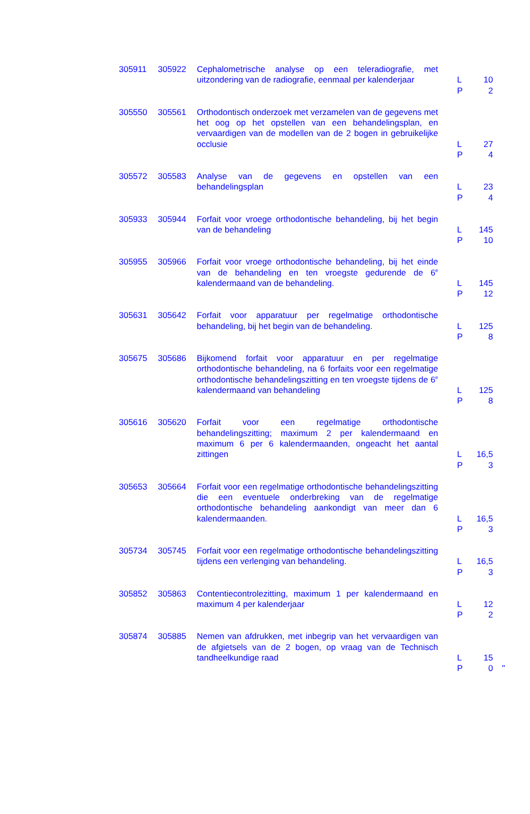| 305911 | 305922 | Cephalometrische analyse op een teleradiografie, met uitzondering van de radiografie, eenmaal per kalenderjaar | L 10 P 2 |
| 305550 | 305561 | Orthodontisch onderzoek met verzamelen van de gegevens met het oog op het opstellen van een behandelingsplan, en vervaardigen van de modellen van de 2 bogen in gebruikelijke occlusie | L 27 P 4 |
| 305572 | 305583 | Analyse van de gegevens en opstellen van een behandelingsplan | L 23 P 4 |
| 305933 | 305944 | Forfait voor vroege orthodontische behandeling, bij het begin van de behandeling | L 145 P 10 |
| 305955 | 305966 | Forfait voor vroege orthodontische behandeling, bij het einde van de behandeling en ten vroegste gedurende de 6<sup>e</sup> kalendermaand van de behandeling. | L 145 P 12 |
| 305631 | 305642 | Forfait voor apparatuur per regelmatige orthodontische behandeling, bij het begin van de behandeling. | L 125 P 8 |
| 305675 | 305686 | Bijkomend forfait voor apparatuur en per regelmatige orthodontische behandeling, na 6 forfaits voor een regelmatige orthodontische behandelingszitting en ten vroegste tijdens de 6<sup>e</sup> kalendermaand van behandeling | L 125 P 8 |
| 305616 | 305620 | Forfait voor een regelmatige orthodontische behandelingszitting; maximum 2 per kalendermaand en maximum 6 per 6 kalendermaanden, ongeacht het aantal zittingen | L 16,5 P 3 |
| 305653 | 305664 | Forfait voor een regelmatige orthodontische behandelingszitting die een eventuele onderbreking van de regelmatige orthodontische behandeling aankondigt van meer dan 6 kalendermaanden. | L 16,5 P 3 |
| 305734 | 305745 | Forfait voor een regelmatige orthodontische behandelingszitting tijdens een verlenging van behandeling. | L 16,5 P 3 |
| 305852 | 305863 | Contentiecontrolezitting, maximum 1 per kalendermaand en maximum 4 per kalenderjaar | L 12 P 2 |
| 305874 | 305885 | Nemen van afdrukken, met inbegrip van het vervaardigen van de afgietsels van de 2 bogen, op vraag van de Technisch tandheelkundige raad | L 15 P 0 " |